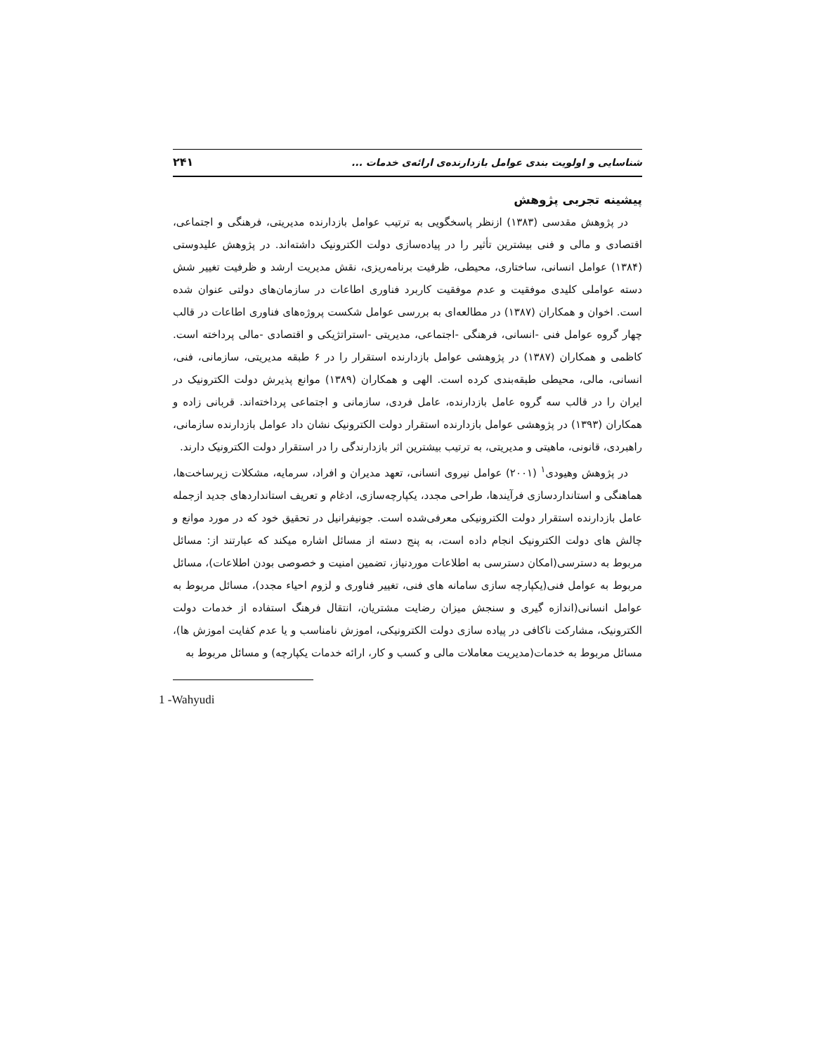شناسایی و اولویت بندی عوامل بازدارنده‌ی ارائه‌ی خدمات ... ۲۴۱
پیشینه تجربی پژوهش
در پژوهش مقدسی (۱۳۸۳) ازنظر پاسخگویی به ترتیب عوامل بازدارنده مدیریتی، فرهنگی و اجتماعی، اقتصادی و مالی و فنی بیشترین تأثیر را در پیاده‌سازی دولت الکترونیک داشته‌اند. در پژوهش علیدوستی (۱۳۸۴) عوامل انسانی، ساختاری، محیطی، ظرفیت برنامه‌ریزی، نقش مدیریت ارشد و ظرفیت تغییر شش دسته عواملی کلیدی موفقیت و عدم موفقیت کاربرد فناوری اطاعات در سازمان‌های دولتی عنوان شده است. اخوان و همکاران (۱۳۸۷) در مطالعه‌ای به بررسی عوامل شکست پروژه‌های فناوری اطاعات در قالب چهار گروه عوامل فنی -انسانی، فرهنگی -اجتماعی، مدیریتی -استراتژیکی و اقتصادی -مالی پرداخته است. کاظمی و همکاران (۱۳۸۷) در پژوهشی عوامل بازدارنده استقرار را در ۶ طبقه مدیریتی، سازمانی، فنی، انسانی، مالی، محیطی طبقه‌بندی کرده است. الهی و همکاران (۱۳۸۹) موانع پذیرش دولت الکترونیک در ایران را در قالب سه گروه عامل بازدارنده، عامل فردی، سازمانی و اجتماعی پرداخته‌اند. قربانی زاده و همکاران (۱۳۹۳) در پژوهشی عوامل بازدارنده استقرار دولت الکترونیک نشان داد عوامل بازدارنده سازمانی، راهبردی، قانونی، ماهیتی و مدیریتی، به ترتیب بیشترین اثر بازدارندگی را در استقرار دولت الکترونیک دارند.
در پژوهش وهیودی<sup>۱</sup> (۲۰۰۱) عوامل نیروی انسانی، تعهد مدیران و افراد، سرمایه، مشکلات زیرساخت‌ها، هماهنگی و استانداردسازی فرآیندها، طراحی مجدد، یکپارچه‌سازی، ادغام و تعریف استانداردهای جدید ازجمله عامل بازدارنده استقرار دولت الکترونیکی معرفی‌شده است. جونیفرانیل در تحقیق خود که در مورد موانع و چالش های دولت الکترونیک انجام داده است، به پنج دسته از مسائل اشاره میکند که عبارتند از: مسائل مربوط به دسترسی(امکان دسترسی به اطلاعات موردنیاز، تضمین امنیت و خصوصی بودن اطلاعات)، مسائل مربوط به عوامل فنی(یکپارچه سازی سامانه های فنی، تغییر فناوری و لزوم احیاء مجدد)، مسائل مربوط به عوامل انسانی(اندازه گیری و سنجش میزان رضایت مشتریان، انتقال فرهنگ استفاده از خدمات دولت الکترونیک، مشارکت ناکافی در پیاده سازی دولت الکترونیکی، اموزش نامناسب و یا عدم کفایت اموزش ها)، مسائل مربوط به خدمات(مدیریت معاملات مالی و کسب و کار، ارائه خدمات یکپارچه) و مسائل مربوط به
1 -Wahyudi